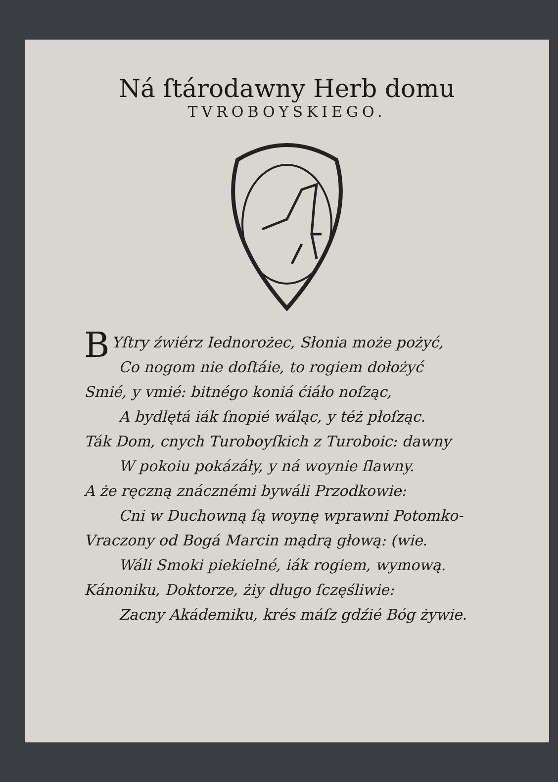Ná ſtárodawny Herb domu
TVROBOYSKIEGO.
BYſtry źwiérz Iednorożec, Słonia może pożyć,
Co nogom nie doſtáie, to rogiem dołożyć
Smié, y vmié: bitnégo koniá ćiáło noſząc,
A bydlętá iák ſnopié wáląc, y téż płoſząc.
Ták Dom, cnych Turoboyſkich z Turoboic: dawny
W pokoiu pokázáły, y ná woynie ſlawny.
A że ręczną znácznémi bywáli Przodkowie:
Cni w Duchowną ſą woynę wprawni Potomko-
Vraczony od Bogá Marcin mądrą głową: (wie.
Wáli Smoki piekielné, iák rogiem, wymową.
Kánoniku, Doktorze, żiy długo ſczęśliwie:
Zacny Akádemiku, krés máſz gdźié Bóg żywie.